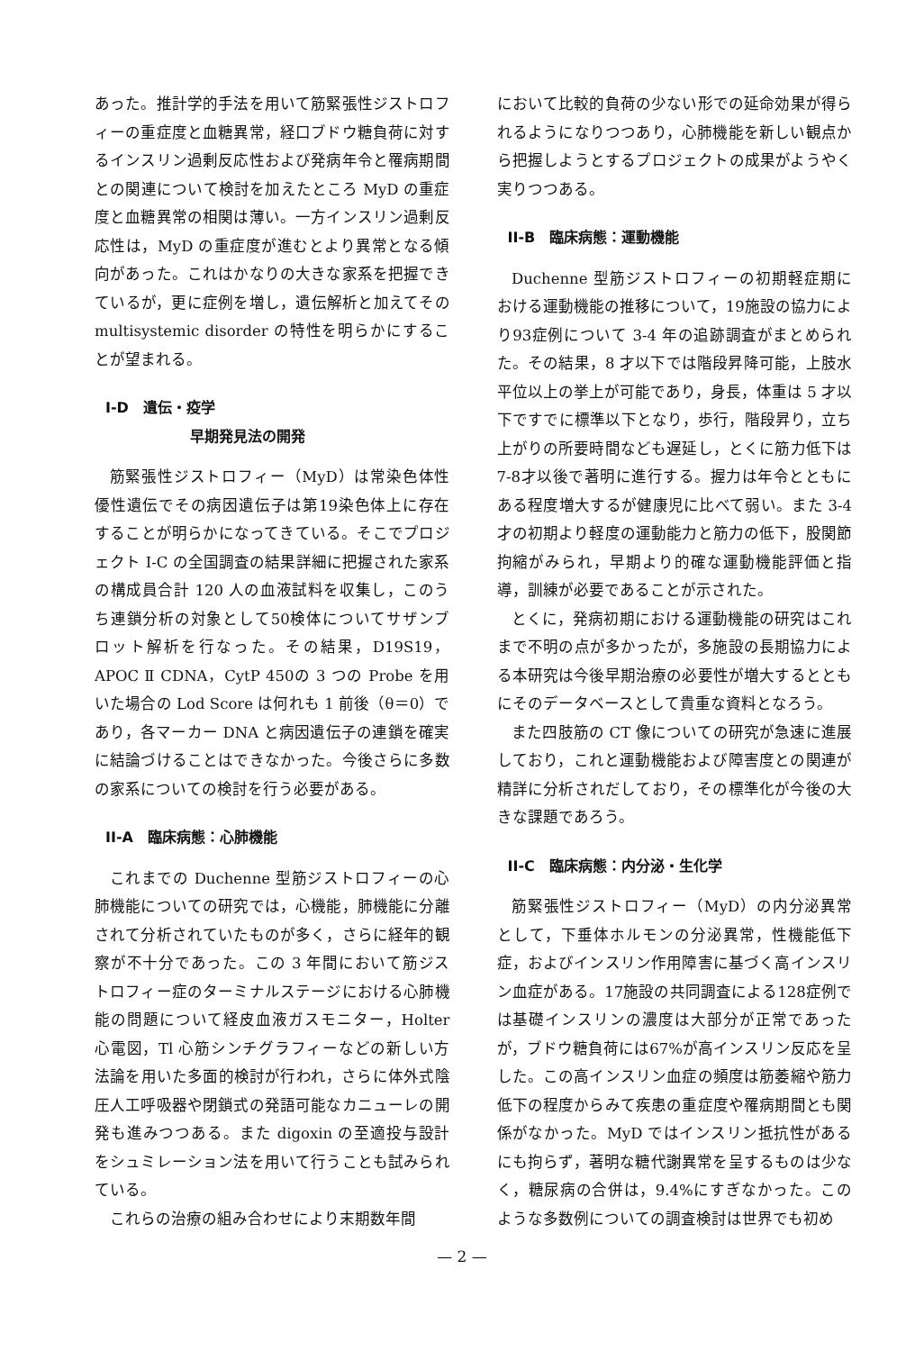あった。推計学的手法を用いて筋緊張性ジストロフィーの重症度と血糖異常，経口ブドウ糖負荷に対するインスリン過剰反応性および発病年令と罹病期間との関連について検討を加えたところ MyD の重症度と血糖異常の相関は薄い。一方インスリン過剰反応性は，MyD の重症度が進むとより異常となる傾向があった。これはかなりの大きな家系を把握できているが，更に症例を増し，遺伝解析と加えてその multisystemic disorder の特性を明らかにすることが望まれる。
I-D　遺伝・疫学
早期発見法の開発
筋緊張性ジストロフィー（MyD）は常染色体性優性遺伝でその病因遺伝子は第19染色体上に存在することが明らかになってきている。そこでプロジェクト I-C の全国調査の結果詳細に把握された家系の構成員合計 120 人の血液試料を収集し，このうち連鎖分析の対象として50検体についてサザンブロット解析を行なった。その結果，D19S19，APOC Ⅱ CDNA，CytP 450の 3 つの Probe を用いた場合の Lod Score は何れも 1 前後（θ＝0）であり，各マーカー DNA と病因遺伝子の連鎖を確実に結論づけることはできなかった。今後さらに多数の家系についての検討を行う必要がある。
II-A　臨床病態：心肺機能
これまでの Duchenne 型筋ジストロフィーの心肺機能についての研究では，心機能，肺機能に分離されて分析されていたものが多く，さらに経年的観察が不十分であった。この 3 年間において筋ジストロフィー症のターミナルステージにおける心肺機能の問題について経皮血液ガスモニター，Holter 心電図，Tl 心筋シンチグラフィーなどの新しい方法論を用いた多面的検討が行われ，さらに体外式陰圧人工呼吸器や閉鎖式の発語可能なカニューレの開発も進みつつある。また digoxin の至適投与設計をシュミレーション法を用いて行うことも試みられている。
これらの治療の組み合わせにより末期数年間
において比較的負荷の少ない形での延命効果が得られるようになりつつあり，心肺機能を新しい観点から把握しようとするプロジェクトの成果がようやく実りつつある。
II-B　臨床病態：運動機能
Duchenne 型筋ジストロフィーの初期軽症期における運動機能の推移について，19施設の協力により93症例について 3-4 年の追跡調査がまとめられた。その結果，8 才以下では階段昇降可能，上肢水平位以上の挙上が可能であり，身長，体重は 5 才以下ですでに標準以下となり，歩行，階段昇り，立ち上がりの所要時間なども遅延し，とくに筋力低下は7-8才以後で著明に進行する。握力は年令とともにある程度増大するが健康児に比べて弱い。また 3-4 才の初期より軽度の運動能力と筋力の低下，股関節拘縮がみられ，早期より的確な運動機能評価と指導，訓練が必要であることが示された。
とくに，発病初期における運動機能の研究はこれまで不明の点が多かったが，多施設の長期協力による本研究は今後早期治療の必要性が増大するとともにそのデータベースとして貴重な資料となろう。
また四肢筋の CT 像についての研究が急速に進展しており，これと運動機能および障害度との関連が精詳に分析されだしており，その標準化が今後の大きな課題であろう。
II-C　臨床病態：内分泌・生化学
筋緊張性ジストロフィー（MyD）の内分泌異常として，下垂体ホルモンの分泌異常，性機能低下症，およびインスリン作用障害に基づく高インスリン血症がある。17施設の共同調査による128症例では基礎インスリンの濃度は大部分が正常であったが，ブドウ糖負荷には67%が高インスリン反応を呈した。この高インスリン血症の頻度は筋萎縮や筋力低下の程度からみて疾患の重症度や罹病期間とも関係がなかった。MyD ではインスリン抵抗性があるにも拘らず，著明な糖代謝異常を呈するものは少なく，糖尿病の合併は，9.4%にすぎなかった。このような多数例についての調査検討は世界でも初め
— 2 —